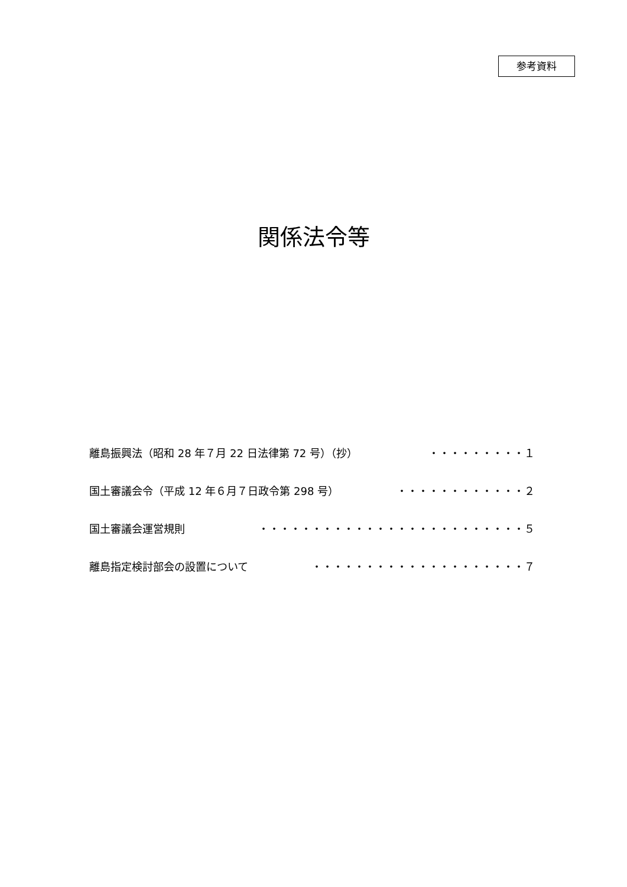参考資料
関係法令等
離島振興法（昭和 28 年７月 22 日法律第 72 号）（抄） ・・・・・・・・・１
国土審議会令（平成 12 年６月７日政令第 298 号） ・・・・・・・・・・・・２
国土審議会運営規則 ・・・・・・・・・・・・・・・・・・・・・・・・・５
離島指定検討部会の設置について ・・・・・・・・・・・・・・・・・・・・７